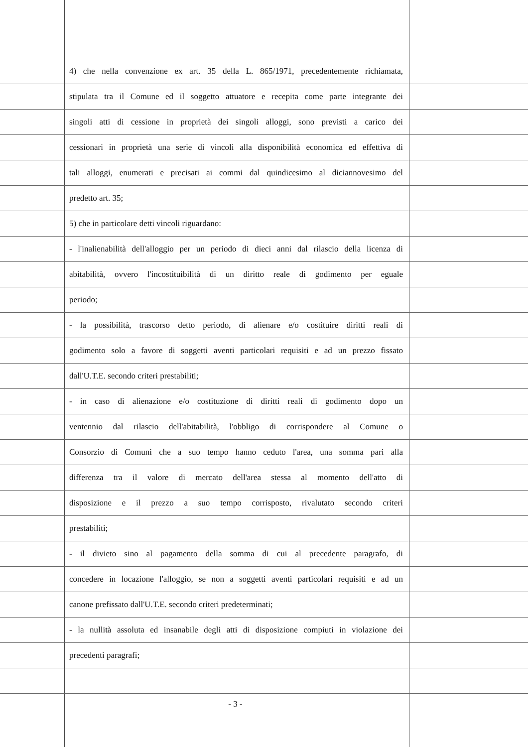4) che nella convenzione ex art. 35 della L. 865/1971, precedentemente richiamata,
stipulata tra il Comune ed il soggetto attuatore e recepita come parte integrante dei
singoli atti di cessione in proprietà dei singoli alloggi, sono previsti a carico dei
cessionari in proprietà una serie di vincoli alla disponibilità economica ed effettiva di
tali alloggi, enumerati e precisati ai commi dal quindicesimo al diciannovesimo del
predetto art. 35;
5) che in particolare detti vincoli riguardano:
- l'inalienabilità dell'alloggio per un periodo di dieci anni dal rilascio della licenza di
abitabilità, ovvero l'incostituibilità di un diritto reale di godimento per eguale
periodo;
- la possibilità, trascorso detto periodo, di alienare e/o costituire diritti reali di
godimento solo a favore di soggetti aventi particolari requisiti e ad un prezzo fissato
dall'U.T.E. secondo criteri prestabiliti;
- in caso di alienazione e/o costituzione di diritti reali di godimento dopo un
ventennio dal rilascio dell'abitabilità, l'obbligo di corrispondere al Comune o
Consorzio di Comuni che a suo tempo hanno ceduto l'area, una somma pari alla
differenza tra il valore di mercato dell'area stessa al momento dell'atto di
disposizione e il prezzo a suo tempo corrisposto, rivalutato secondo criteri
prestabiliti;
- il divieto sino al pagamento della somma di cui al precedente paragrafo, di
concedere in locazione l'alloggio, se non a soggetti aventi particolari requisiti e ad un
canone prefissato dall'U.T.E. secondo criteri predeterminati;
- la nullità assoluta ed insanabile degli atti di disposizione compiuti in violazione dei
precedenti paragrafi;
- 3 -